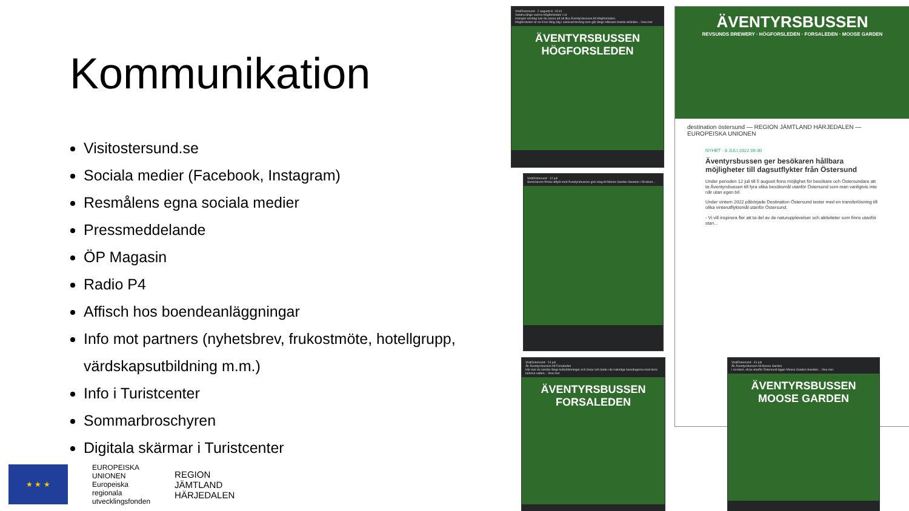Kommunikation
Visitostersund.se
Sociala medier (Facebook, Instagram)
Resmålens egna sociala medier
Pressmeddelande
ÖP Magasin
Radio P4
Affisch hos boendeanläggningar
Info mot partners (nyhetsbrev, frukostmöte, hotellgrupp, värdskapsutbildning m.m.)
Info i Turistcenter
Sommarbroschyren
Digitala skärmar i Turistcenter
★ ★ ★
EUROPEISKA
UNIONEN
Europeiska
regionala
utvecklingsfonden
REGION
JÄMTLAND
HÄRJEDALEN
VisitÖstersund · 2 augusti kl. 13:41
Vandra längs vackra Högforsleden i Lit
Imorgon onsdag kan du passa på att åka Äventyrsbussen till Högforsleden.
Högforsleden är en 8 km lång stig i varierad terräng som går längs Hårkans branta stränder... Visa mer
ÄVENTYRSBUSSEN
HÖGFORSLEDEN
VisitOstersund · 12 juli
Sommarens första utflykt med Äventyrsbussen gick idag till Moose Garden Sweden i Orrviken...
VisitOstersund · 24 juli
Åk Äventyrsbussen till Forsaleden
Här kan du vandra längs kulturlämningar och broar och bada i de naturliga bassängerna med dess turkosa vatten... Visa mer
ÄVENTYRSBUSSEN
FORSALEDEN
ÄVENTYRSBUSSEN
REVSUNDS BREWERY · HÖGFORSLEDEN · FORSALEDEN · MOOSE GARDEN
destination östersund — REGION JÄMTLAND HÄRJEDALEN — EUROPEISKA UNIONEN
NYHET - 8 JULI 2022 06:30
Äventyrsbussen ger besökaren hållbara möjligheter till dagsutflykter från Östersund
Under perioden 12 juli till 5 augusti finns möjlighet för besökare och Östersundare att ta Äventyrsbussen till fyra olika besöksmål utanför Östersund som man vanligtvis inte når utan egen bil.
Under vintern 2022 påbörjade Destination Östersund tester med en transferlösning till olika vinterutflyktsmål utanför Östersund.
- Vi vill inspirera fler att ta del av de naturupplevelser och aktiviteter som finns utanför stan...
VisitÖstersund · 31 juli
Åk Äventyrsbussen till Moose Garden
I orrviken, strax utanför Östersund ligger Moose Garden Sweden... Visa mer
ÄVENTYRSBUSSEN
MOOSE GARDEN